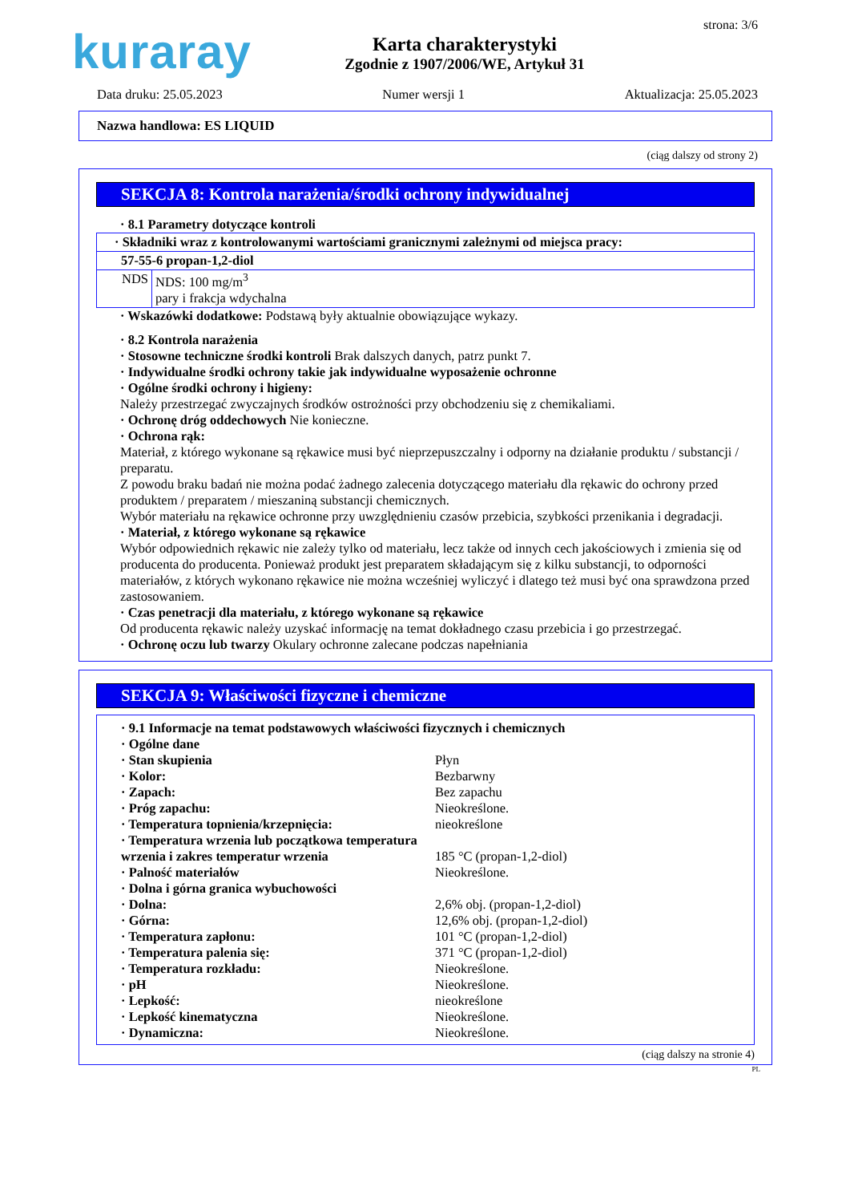kuraray
Karta charakterystyki
Zgodnie z 1907/2006/WE, Artykuł 31
strona: 3/6
Data druku: 25.05.2023 Numer wersji 1 Aktualizacja: 25.05.2023
Nazwa handlowa: ES LIQUID
(ciąg dalszy od strony 2)
SEKCJA 8: Kontrola narażenia/środki ochrony indywidualnej
· 8.1 Parametry dotyczące kontroli
| · Składniki wraz z kontrolowanymi wartościami granicznymi zależnymi od miejsca pracy: | |
| 57-55-6 propan-1,2-diol | |
| NDS | NDS: 100 mg/m<sup>3</sup> pary i frakcja wdychalna |
· Wskazówki dodatkowe: Podstawą były aktualnie obowiązujące wykazy.
· 8.2 Kontrola narażenia
· Stosowne techniczne środki kontroli Brak dalszych danych, patrz punkt 7.
· Indywidualne środki ochrony takie jak indywidualne wyposażenie ochronne
· Ogólne środki ochrony i higieny:
Należy przestrzegać zwyczajnych środków ostrożności przy obchodzeniu się z chemikaliami.
· Ochronę dróg oddechowych Nie konieczne.
· Ochrona rąk:
Materiał, z którego wykonane są rękawice musi być nieprzepuszczalny i odporny na działanie produktu / substancji / preparatu.
Z powodu braku badań nie można podać żadnego zalecenia dotyczącego materiału dla rękawic do ochrony przed produktem / preparatem / mieszaniną substancji chemicznych.
Wybór materiału na rękawice ochronne przy uwzględnieniu czasów przebicia, szybkości przenikania i degradacji.
· Materiał, z którego wykonane są rękawice
Wybór odpowiednich rękawic nie zależy tylko od materiału, lecz także od innych cech jakościowych i zmienia się od producenta do producenta. Ponieważ produkt jest preparatem składającym się z kilku substancji, to odporności materiałów, z których wykonano rękawice nie można wcześniej wyliczyć i dlatego też musi być ona sprawdzona przed zastosowaniem.
· Czas penetracji dla materiału, z którego wykonane są rękawice
Od producenta rękawic należy uzyskać informację na temat dokładnego czasu przebicia i go przestrzegać.
· Ochronę oczu lub twarzy Okulary ochronne zalecane podczas napełniania
SEKCJA 9: Właściwości fizyczne i chemiczne
· 9.1 Informacje na temat podstawowych właściwości fizycznych i chemicznych
· Ogólne dane
| · Stan skupienia | Płyn |
| · Kolor: | Bezbarwny |
| · Zapach: | Bez zapachu |
| · Próg zapachu: | Nieokreślone. |
| · Temperatura topnienia/krzepnięcia: | nieokreślone |
| · Temperatura wrzenia lub początkowa temperatura wrzenia i zakres temperatur wrzenia | 185 °C (propan-1,2-diol) |
| · Palność materiałów | Nieokreślone. |
| · Dolna i górna granica wybuchowości | |
| · Dolna: | 2,6% obj. (propan-1,2-diol) |
| · Górna: | 12,6% obj. (propan-1,2-diol) |
| · Temperatura zapłonu: | 101 °C (propan-1,2-diol) |
| · Temperatura palenia się: | 371 °C (propan-1,2-diol) |
| · Temperatura rozkładu: | Nieokreślone. |
| · pH | Nieokreślone. |
| · Lepkość: | nieokreślone |
| · Lepkość kinematyczna | Nieokreślone. |
| · Dynamiczna: | Nieokreślone. |
(ciąg dalszy na stronie 4)
PL